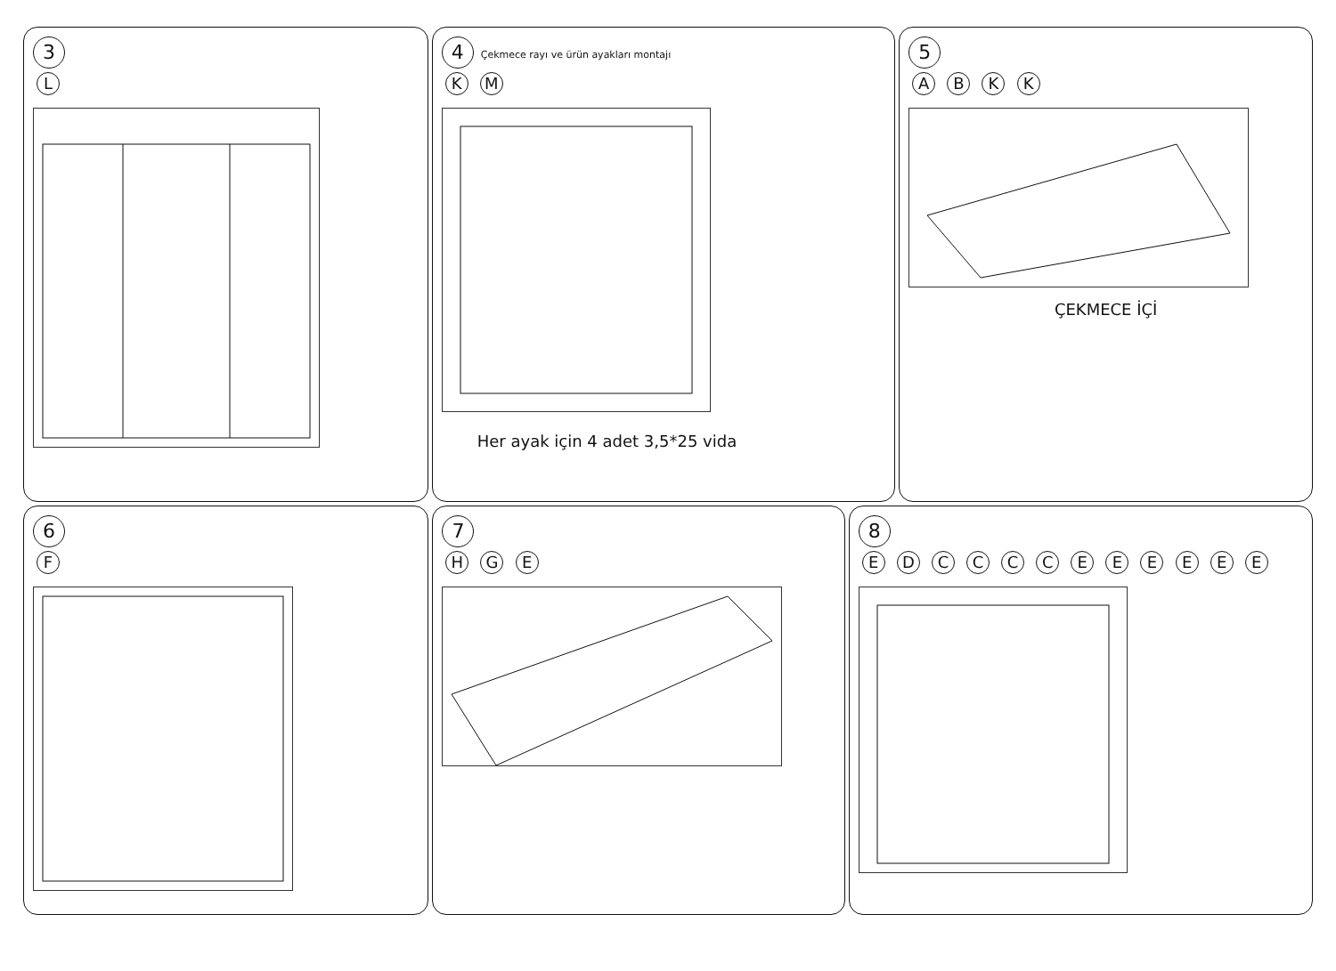3
L
4 Çekmece rayı ve ürün ayakları montajı
K M
Her ayak için 4 adet 3,5*25 vida
5
A B K K
ÇEKMECE İÇİ
6
F
7
H G E
8
E D C C C C E E E E E E